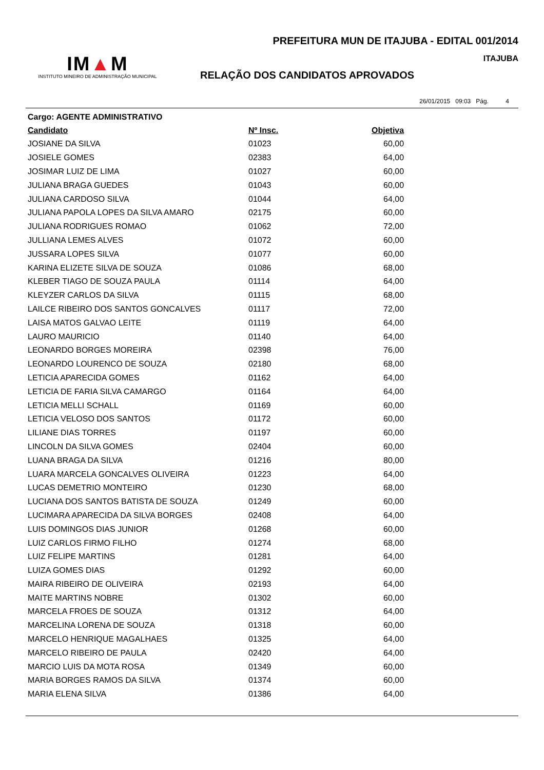IM▲M
INSTITUTO MINEIRO DE ADMINISTRAÇÃO MUNICIPAL
PREFEITURA MUN DE ITAJUBA - EDITAL 001/2014
ITAJUBA
RELAÇÃO DOS CANDIDATOS APROVADOS
26/01/2015 09:03 Pág. 4
Cargo: AGENTE ADMINISTRATIVO
| Candidato | Nº Insc. | Objetiva |
| --- | --- | --- |
| JOSIANE DA SILVA | 01023 | 60,00 |
| JOSIELE GOMES | 02383 | 64,00 |
| JOSIMAR LUIZ DE LIMA | 01027 | 60,00 |
| JULIANA BRAGA GUEDES | 01043 | 60,00 |
| JULIANA CARDOSO SILVA | 01044 | 64,00 |
| JULIANA PAPOLA LOPES DA SILVA AMARO | 02175 | 60,00 |
| JULIANA RODRIGUES ROMAO | 01062 | 72,00 |
| JULLIANA LEMES ALVES | 01072 | 60,00 |
| JUSSARA LOPES SILVA | 01077 | 60,00 |
| KARINA ELIZETE SILVA DE SOUZA | 01086 | 68,00 |
| KLEBER TIAGO DE SOUZA PAULA | 01114 | 64,00 |
| KLEYZER CARLOS DA SILVA | 01115 | 68,00 |
| LAILCE RIBEIRO DOS SANTOS GONCALVES | 01117 | 72,00 |
| LAISA MATOS GALVAO LEITE | 01119 | 64,00 |
| LAURO MAURICIO | 01140 | 64,00 |
| LEONARDO BORGES MOREIRA | 02398 | 76,00 |
| LEONARDO LOURENCO DE SOUZA | 02180 | 68,00 |
| LETICIA APARECIDA GOMES | 01162 | 64,00 |
| LETICIA DE FARIA SILVA CAMARGO | 01164 | 64,00 |
| LETICIA MELLI SCHALL | 01169 | 60,00 |
| LETICIA VELOSO DOS SANTOS | 01172 | 60,00 |
| LILIANE DIAS TORRES | 01197 | 60,00 |
| LINCOLN DA SILVA GOMES | 02404 | 60,00 |
| LUANA BRAGA DA SILVA | 01216 | 80,00 |
| LUARA MARCELA GONCALVES OLIVEIRA | 01223 | 64,00 |
| LUCAS DEMETRIO MONTEIRO | 01230 | 68,00 |
| LUCIANA DOS SANTOS BATISTA DE SOUZA | 01249 | 60,00 |
| LUCIMARA APARECIDA DA SILVA BORGES | 02408 | 64,00 |
| LUIS DOMINGOS DIAS JUNIOR | 01268 | 60,00 |
| LUIZ CARLOS FIRMO FILHO | 01274 | 68,00 |
| LUIZ FELIPE MARTINS | 01281 | 64,00 |
| LUIZA GOMES DIAS | 01292 | 60,00 |
| MAIRA RIBEIRO DE OLIVEIRA | 02193 | 64,00 |
| MAITE MARTINS NOBRE | 01302 | 60,00 |
| MARCELA FROES DE SOUZA | 01312 | 64,00 |
| MARCELINA LORENA DE SOUZA | 01318 | 60,00 |
| MARCELO HENRIQUE MAGALHAES | 01325 | 64,00 |
| MARCELO RIBEIRO DE PAULA | 02420 | 64,00 |
| MARCIO LUIS DA MOTA ROSA | 01349 | 60,00 |
| MARIA BORGES RAMOS DA SILVA | 01374 | 60,00 |
| MARIA ELENA SILVA | 01386 | 64,00 |